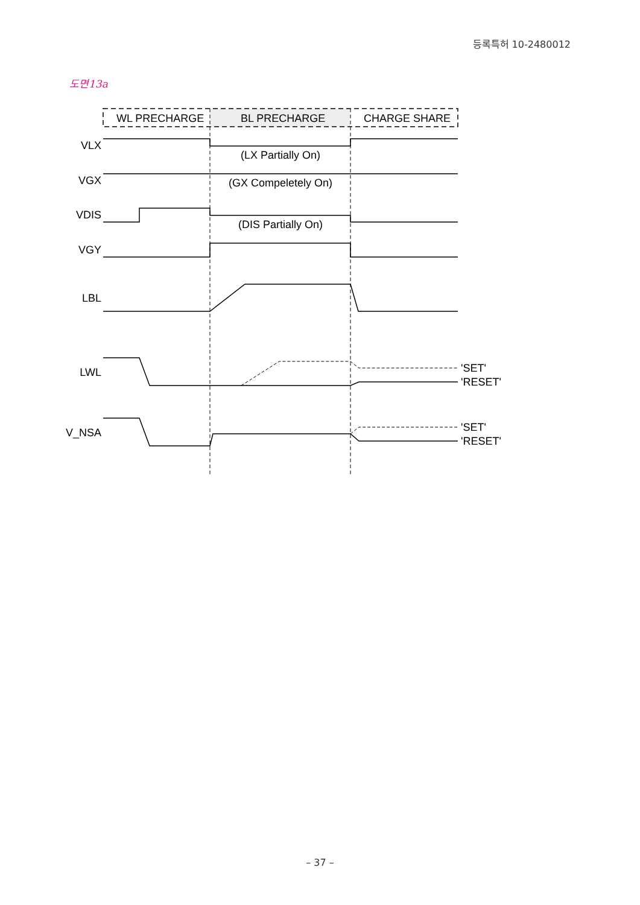등록특허 10-2480012
도면13a
WL PRECHARGE
BL PRECHARGE
CHARGE SHARE
VLX
VGX
VDIS
VGY
LBL
LWL
V_NSA
(LX Partially On)
(GX Compeletely On)
(DIS Partially On)
'SET'
'RESET'
'SET'
'RESET'
– 37 –